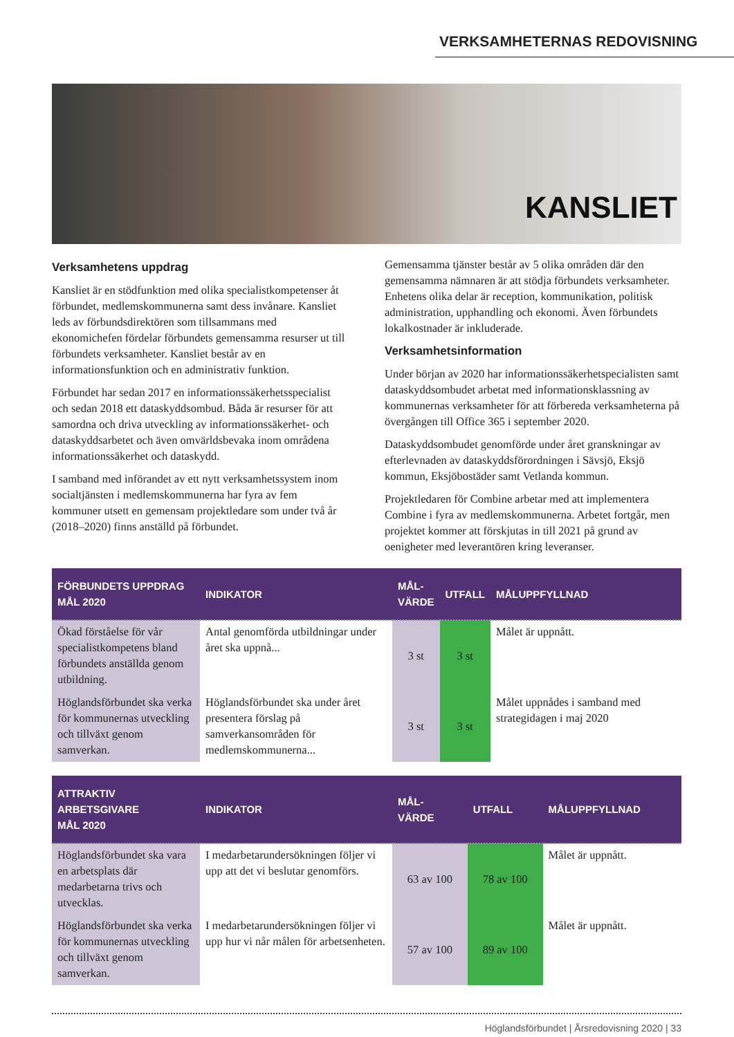VERKSAMHETERNAS REDOVISNING
KANSLIET
Verksamhetens uppdrag
Kansliet är en stödfunktion med olika specialistkompetenser åt förbundet, medlemskommunerna samt dess invånare. Kansliet leds av förbundsdirektören som tillsammans med ekonomichefen fördelar förbundets gemensamma resurser ut till förbundets verksamheter. Kansliet består av en informationsfunktion och en administrativ funktion.
Förbundet har sedan 2017 en informationssäkerhetsspecialist och sedan 2018 ett dataskyddsombud. Båda är resurser för att samordna och driva utveckling av informationssäkerhet- och dataskyddsarbetet och även omvärldsbevaka inom områdena informationssäkerhet och dataskydd.
I samband med införandet av ett nytt verksamhetssystem inom socialtjänsten i medlemskommunerna har fyra av fem kommuner utsett en gemensam projektledare som under två år (2018–2020) finns anställd på förbundet.
Gemensamma tjänster består av 5 olika områden där den gemensamma nämnaren är att stödja förbundets verksamheter. Enhetens olika delar är reception, kommunikation, politisk administration, upphandling och ekonomi. Även förbundets lokalkostnader är inkluderade.
Verksamhetsinformation
Under början av 2020 har informationssäkerhetspecialisten samt dataskyddsombudet arbetat med informationsklassning av kommunernas verksamheter för att förbereda verksamheterna på övergången till Office 365 i september 2020.
Dataskyddsombudet genomförde under året granskningar av efterlevnaden av dataskyddsförordningen i Sävsjö, Eksjö kommun, Eksjöbostäder samt Vetlanda kommun.
Projektledaren för Combine arbetar med att implementera Combine i fyra av medlemskommunerna. Arbetet fortgår, men projektet kommer att förskjutas in till 2021 på grund av oenigheter med leverantören kring leveranser.
| FÖRBUNDETS UPPDRAG MÅL 2020 | INDIKATOR | MÅL- VÄRDE | UTFALL | MÅLUPPFYLLNAD |
| --- | --- | --- | --- | --- |
| Ökad förståelse för vår specialistkompetens bland förbundets anställda genom utbildning. | Antal genomförda utbildningar under året ska uppnå... | 3 st | 3 st | Målet är uppnått. |
| Höglandsförbundet ska verka för kommunernas utveckling och tillväxt genom samverkan. | Höglandsförbundet ska under året presentera förslag på samverkansområden för medlemskommunerna... | 3 st | 3 st | Målet uppnådes i samband med strategidagen i maj 2020 |
| ATTRAKTIV ARBETSGIVARE MÅL 2020 | INDIKATOR | MÅL- VÄRDE | UTFALL | MÅLUPPFYLLNAD |
| --- | --- | --- | --- | --- |
| Höglandsförbundet ska vara en arbetsplats där medarbetarna trivs och utvecklas. | I medarbetarundersökningen följer vi upp att det vi beslutar genomförs. | 63 av 100 | 78 av 100 | Målet är uppnått. |
| Höglandsförbundet ska verka för kommunernas utveckling och tillväxt genom samverkan. | I medarbetarundersökningen följer vi upp hur vi når målen för arbetsenheten. | 57 av 100 | 89 av 100 | Målet är uppnått. |
Höglandsförbundet | Årsredovisning 2020 | 33